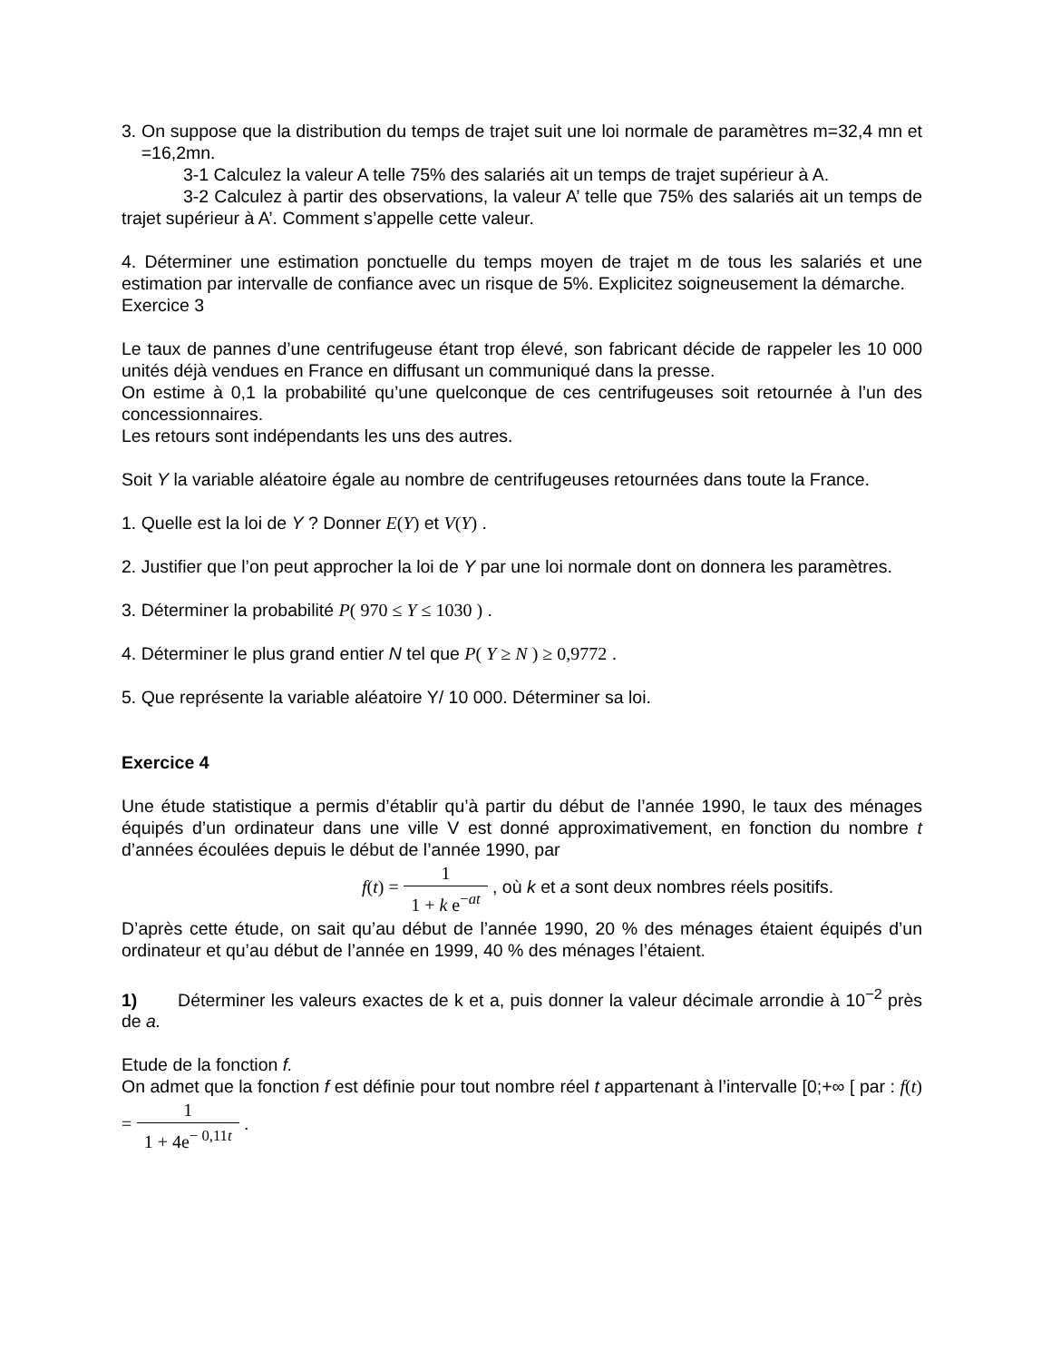3. On suppose que la distribution du temps de trajet suit une loi normale de paramètres m=32,4 mn et =16,2mn.
3-1 Calculez la valeur A telle 75% des salariés ait un temps de trajet supérieur à A.
3-2 Calculez à partir des observations, la valeur A’ telle que 75% des salariés ait un temps de trajet supérieur à A’. Comment s’appelle cette valeur.
4. Déterminer une estimation ponctuelle du temps moyen de trajet m de tous les salariés et une estimation par intervalle de confiance avec un risque de 5%. Explicitez soigneusement la démarche.
Exercice 3
Le taux de pannes d’une centrifugeuse étant trop élevé, son fabricant décide de rappeler les 10 000 unités déjà vendues en France en diffusant un communiqué dans la presse.
On estime à 0,1 la probabilité qu’une quelconque de ces centrifugeuses soit retournée à l’un des concessionnaires.
Les retours sont indépendants les uns des autres.
Soit Y la variable aléatoire égale au nombre de centrifugeuses retournées dans toute la France.
1. Quelle est la loi de Y ? Donner E(Y) et V(Y) .
2. Justifier que l’on peut approcher la loi de Y par une loi normale dont on donnera les paramètres.
3. Déterminer la probabilité P( 970 ≤ Y ≤ 1030 ) .
4. Déterminer le plus grand entier N tel que P( Y ≥ N ) ≥ 0,9772 .
5. Que représente la variable aléatoire Y/ 10 000. Déterminer sa loi.
Exercice 4
Une étude statistique a permis d’établir qu’à partir du début de l’année 1990, le taux des ménages équipés d’un ordinateur dans une ville V est donné approximativement, en fonction du nombre t d’années écoulées depuis le début de l’année 1990, par
f(t) = 1 1 + k e<sup>−at</sup> , où k et a sont deux nombres réels positifs.
D’après cette étude, on sait qu’au début de l’année 1990, 20 % des ménages étaient équipés d’un ordinateur et qu’au début de l’année en 1999, 40 % des ménages l’étaient.
1) Déterminer les valeurs exactes de k et a, puis donner la valeur décimale arrondie à 10<sup>−2</sup> près de a.
Etude de la fonction f.
On admet que la fonction f est définie pour tout nombre réel t appartenant à l’intervalle [0;+∞ [ par : f(t) = 1 1 + 4e<sup>− 0,11t</sup> .